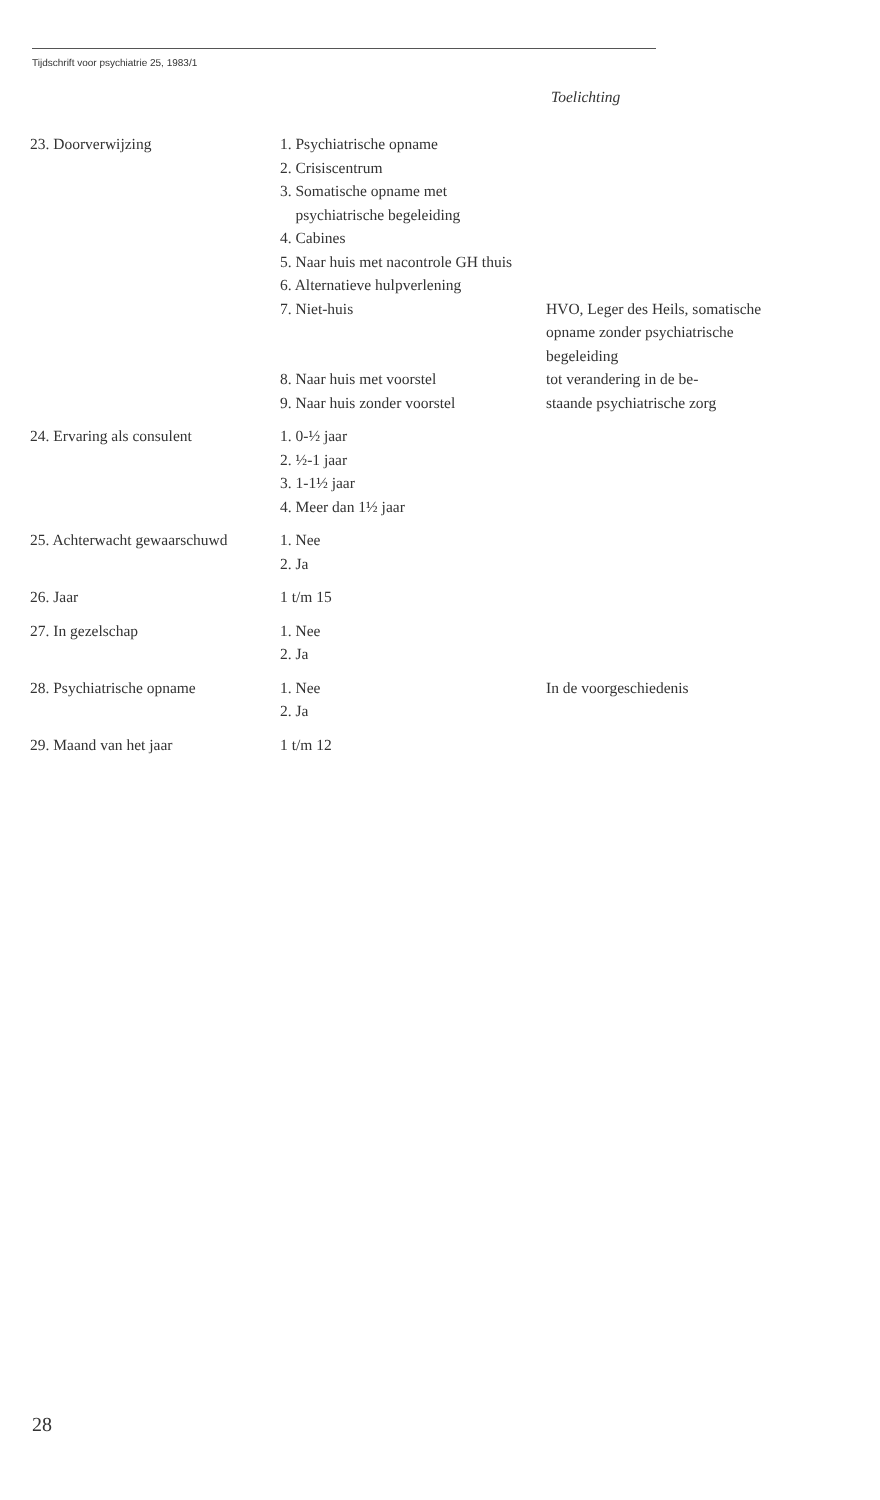Tijdschrift voor psychiatrie 25, 1983/1
Toelichting
| 23. Doorverwijzing | 1. Psychiatrische opname 2. Crisiscentrum 3. Somatische opname met psychiatrische begeleiding 4. Cabines 5. Naar huis met nacontrole GH thuis 6. Alternatieve hulpverlening 7. Niet-huis 8. Naar huis met voorstel | HVO, Leger des Heils, somatische opname zonder psychiatrische begeleiding tot verandering in de be- |
| | 9. Naar huis zonder voorstel | staande psychiatrische zorg |
| 24. Ervaring als consulent | 1. 0-½ jaar 2. ½-1 jaar 3. 1-1½ jaar 4. Meer dan 1½ jaar | |
| 25. Achterwacht gewaarschuwd | 1. Nee 2. Ja | |
| 26. Jaar | 1 t/m 15 | |
| 27. In gezelschap | 1. Nee 2. Ja | |
| 28. Psychiatrische opname | 1. Nee 2. Ja | In de voorgeschiedenis |
| 29. Maand van het jaar | 1 t/m 12 | |
28